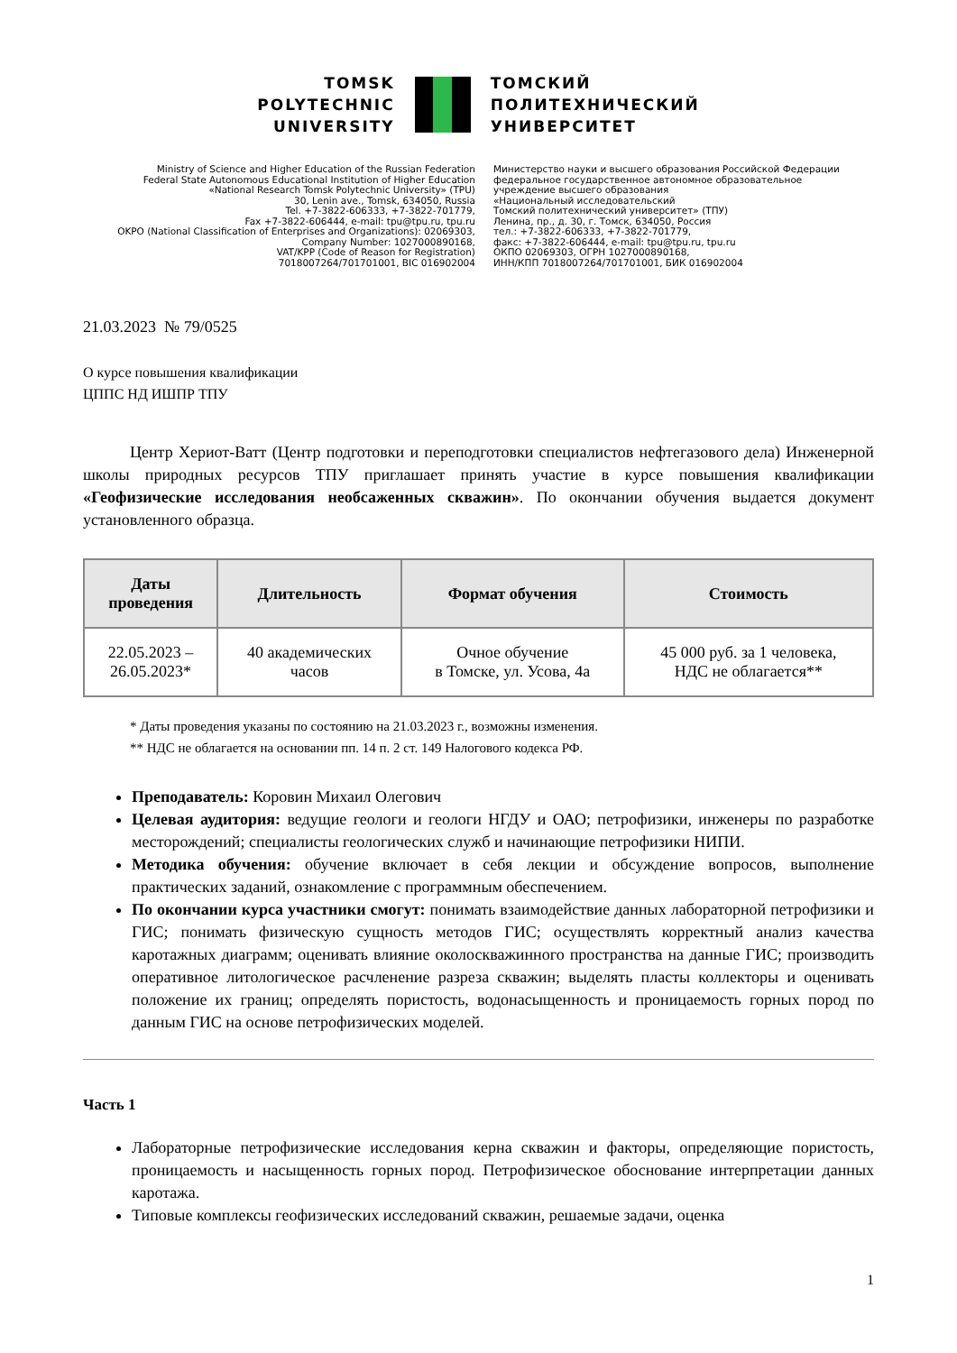TOMSK
POLYTECHNIC
UNIVERSITY
ТОМСКИЙ
ПОЛИТЕХНИЧЕСКИЙ
УНИВЕРСИТЕТ
Ministry of Science and Higher Education of the Russian Federation
Federal State Autonomous Educational Institution of Higher Education
«National Research Tomsk Polytechnic University» (TPU)
30, Lenin ave., Tomsk, 634050, Russia
Tel. +7-3822-606333, +7-3822-701779,
Fax +7-3822-606444, e-mail: tpu@tpu.ru, tpu.ru
OKPO (National Classification of Enterprises and Organizations): 02069303,
Company Number: 1027000890168,
VAT/KPP (Code of Reason for Registration)
7018007264/701701001, BIC 016902004
Министерство науки и высшего образования Российской Федерации
федеральное государственное автономное образовательное
учреждение высшего образования
«Национальный исследовательский
Томский политехнический университет» (ТПУ)
Ленина, пр., д. 30, г. Томск, 634050, Россия
тел.: +7-3822-606333, +7-3822-701779,
факс: +7-3822-606444, e-mail: tpu@tpu.ru, tpu.ru
ОКПО 02069303, ОГРН 1027000890168,
ИНН/КПП 7018007264/701701001, БИК 016902004
21.03.2023 № 79/0525
О курсе повышения квалификации
ЦППС НД ИШПР ТПУ
Центр Хериот-Ватт (Центр подготовки и переподготовки специалистов нефтегазового дела) Инженерной школы природных ресурсов ТПУ приглашает принять участие в курсе повышения квалификации «Геофизические исследования необсаженных скважин». По окончании обучения выдается документ установленного образца.
| Даты проведения | Длительность | Формат обучения | Стоимость |
| --- | --- | --- | --- |
| 22.05.2023 – 26.05.2023* | 40 академических часов | Очное обучение в Томске, ул. Усова, 4а | 45 000 руб. за 1 человека, НДС не облагается** |
* Даты проведения указаны по состоянию на 21.03.2023 г., возможны изменения.
** НДС не облагается на основании пп. 14 п. 2 ст. 149 Налогового кодекса РФ.
Преподаватель: Коровин Михаил Олегович
Целевая аудитория: ведущие геологи и геологи НГДУ и ОАО; петрофизики, инженеры по разработке месторождений; специалисты геологических служб и начинающие петрофизики НИПИ.
Методика обучения: обучение включает в себя лекции и обсуждение вопросов, выполнение практических заданий, ознакомление с программным обеспечением.
По окончании курса участники смогут: понимать взаимодействие данных лабораторной петрофизики и ГИС; понимать физическую сущность методов ГИС; осуществлять корректный анализ качества каротажных диаграмм; оценивать влияние околоскважинного пространства на данные ГИС; производить оперативное литологическое расчленение разреза скважин; выделять пласты коллекторы и оценивать положение их границ; определять пористость, водонасыщенность и проницаемость горных пород по данным ГИС на основе петрофизических моделей.
Часть 1
Лабораторные петрофизические исследования керна скважин и факторы, определяющие пористость, проницаемость и насыщенность горных пород. Петрофизическое обоснование интерпретации данных каротажа.
Типовые комплексы геофизических исследований скважин, решаемые задачи, оценка
1